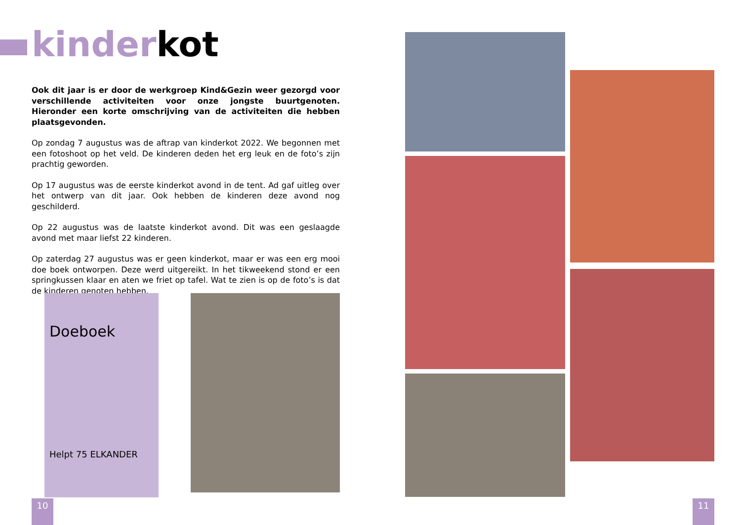kinderkot
Ook dit jaar is er door de werkgroep Kind&Gezin weer gezorgd voor verschillende activiteiten voor onze jongste buurtgenoten. Hieronder een korte omschrijving van de activiteiten die hebben plaatsgevonden.
Op zondag 7 augustus was de aftrap van kinderkot 2022. We begonnen met een fotoshoot op het veld. De kinderen deden het erg leuk en de foto’s zijn prachtig geworden.
Op 17 augustus was de eerste kinderkot avond in de tent. Ad gaf uitleg over het ontwerp van dit jaar. Ook hebben de kinderen deze avond nog geschilderd.
Op 22 augustus was de laatste kinderkot avond. Dit was een geslaagde avond met maar liefst 22 kinderen.
Op zaterdag 27 augustus was er geen kinderkot, maar er was een erg mooi doe boek ontworpen. Deze werd uitgereikt. In het tikweekend stond er een springkussen klaar en aten we friet op tafel. Wat te zien is op de foto’s is dat de kinderen genoten hebben.
Doeboek
Helpt 75 ELKANDER
10 11